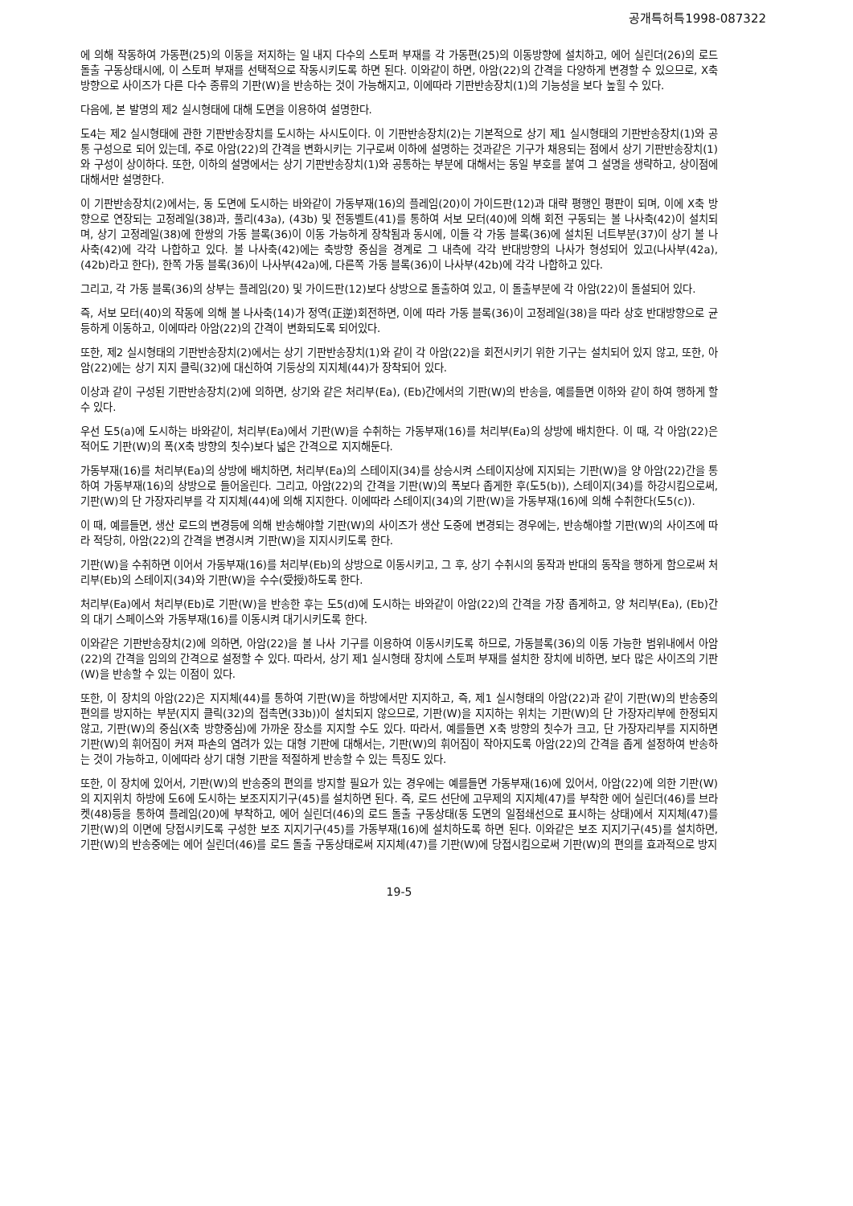공개특허특1998-087322
에 의해 작동하여 가동편(25)의 이동을 저지하는 일 내지 다수의 스토퍼 부재를 각 가동편(25)의 이동방향에 설치하고, 에어 실린더(26)의 로드 돌출 구동상태시에, 이 스토퍼 부재를 선택적으로 작동시키도록 하면 된다. 이와같이 하면, 아암(22)의 간격을 다양하게 변경할 수 있으므로, X축 방향으로 사이즈가 다른 다수 종류의 기판(W)을 반송하는 것이 가능해지고, 이에따라 기판반송장치(1)의 기능성을 보다 높힐 수 있다.
다음에, 본 발명의 제2 실시형태에 대해 도면을 이용하여 설명한다.
도4는 제2 실시형태에 관한 기판반송장치를 도시하는 사시도이다. 이 기판반송장치(2)는 기본적으로 상기 제1 실시형태의 기판반송장치(1)와 공통 구성으로 되어 있는데, 주로 아암(22)의 간격을 변화시키는 기구로써 이하에 설명하는 것과같은 기구가 채용되는 점에서 상기 기판반송장치(1)와 구성이 상이하다. 또한, 이하의 설명에서는 상기 기판반송장치(1)와 공통하는 부분에 대해서는 동일 부호를 붙여 그 설명을 생략하고, 상이점에 대해서만 설명한다.
이 기판반송장치(2)에서는, 동 도면에 도시하는 바와같이 가동부재(16)의 플레임(20)이 가이드판(12)과 대략 평행인 평판이 되며, 이에 X축 방향으로 연장되는 고정레일(38)과, 풀리(43a), (43b) 및 전동벨트(41)를 통하여 서보 모터(40)에 의해 회전 구동되는 볼 나사축(42)이 설치되며, 상기 고정레일(38)에 한쌍의 가동 블록(36)이 이동 가능하게 장착됨과 동시에, 이들 각 가동 블록(36)에 설치된 너트부분(37)이 상기 볼 나사축(42)에 각각 나합하고 있다. 볼 나사축(42)에는 축방향 중심을 경계로 그 내측에 각각 반대방향의 나사가 형성되어 있고(나사부(42a), (42b)라고 한다), 한쪽 가동 블록(36)이 나사부(42a)에, 다른쪽 가동 블록(36)이 나사부(42b)에 각각 나합하고 있다.
그리고, 각 가동 블록(36)의 상부는 플레임(20) 및 가이드판(12)보다 상방으로 돌출하여 있고, 이 돌출부분에 각 아암(22)이 돌설되어 있다.
즉, 서보 모터(40)의 작동에 의해 볼 나사축(14)가 정역(正逆)회전하면, 이에 따라 가동 블록(36)이 고정레일(38)을 따라 상호 반대방향으로 균등하게 이동하고, 이에따라 아암(22)의 간격이 변화되도록 되어있다.
또한, 제2 실시형태의 기판반송장치(2)에서는 상기 기판반송장치(1)와 같이 각 아암(22)을 회전시키기 위한 기구는 설치되어 있지 않고, 또한, 아암(22)에는 상기 지지 클릭(32)에 대신하여 기둥상의 지지체(44)가 장착되어 있다.
이상과 같이 구성된 기판반송장치(2)에 의하면, 상기와 같은 처리부(Ea), (Eb)간에서의 기판(W)의 반송을, 예를들면 이하와 같이 하여 행하게 할 수 있다.
우선 도5(a)에 도시하는 바와같이, 처리부(Ea)에서 기판(W)을 수취하는 가동부재(16)를 처리부(Ea)의 상방에 배치한다. 이 때, 각 아암(22)은 적어도 기판(W)의 폭(X축 방향의 칫수)보다 넓은 간격으로 지지해둔다.
가동부재(16)를 처리부(Ea)의 상방에 배치하면, 처리부(Ea)의 스테이지(34)를 상승시켜 스테이지상에 지지되는 기판(W)을 양 아암(22)간을 통하여 가동부재(16)의 상방으로 들어올린다. 그리고, 아암(22)의 간격을 기판(W)의 폭보다 좁게한 후(도5(b)), 스테이지(34)를 하강시킴으로써, 기판(W)의 단 가장자리부를 각 지지체(44)에 의해 지지한다. 이에따라 스테이지(34)의 기판(W)을 가동부재(16)에 의해 수취한다(도5(c)).
이 때, 예를들면, 생산 로드의 변경등에 의해 반송해야할 기판(W)의 사이즈가 생산 도중에 변경되는 경우에는, 반송해야할 기판(W)의 사이즈에 따라 적당히, 아암(22)의 간격을 변경시켜 기판(W)을 지지시키도록 한다.
기판(W)을 수취하면 이어서 가동부재(16)를 처리부(Eb)의 상방으로 이동시키고, 그 후, 상기 수취시의 동작과 반대의 동작을 행하게 함으로써 처리부(Eb)의 스테이지(34)와 기판(W)을 수수(受授)하도록 한다.
처리부(Ea)에서 처리부(Eb)로 기판(W)을 반송한 후는 도5(d)에 도시하는 바와같이 아암(22)의 간격을 가장 좁게하고, 양 처리부(Ea), (Eb)간의 대기 스페이스와 가동부재(16)를 이동시켜 대기시키도록 한다.
이와같은 기판반송장치(2)에 의하면, 아암(22)을 볼 나사 기구를 이용하여 이동시키도록 하므로, 가동블록(36)의 이동 가능한 범위내에서 아암(22)의 간격을 임의의 간격으로 설정할 수 있다. 따라서, 상기 제1 실시형태 장치에 스토퍼 부재를 설치한 장치에 비하면, 보다 많은 사이즈의 기판(W)을 반송할 수 있는 이점이 있다.
또한, 이 장치의 아암(22)은 지지체(44)를 통하여 기판(W)을 하방에서만 지지하고, 즉, 제1 실시형태의 아암(22)과 같이 기판(W)의 반송중의 편의를 방지하는 부분(지지 클릭(32)의 접촉면(33b))이 설치되지 않으므로, 기판(W)을 지지하는 위치는 기판(W)의 단 가장자리부에 한정되지 않고, 기판(W)의 중심(X축 방향중심)에 가까운 장소를 지지할 수도 있다. 따라서, 예를들면 X축 방향의 칫수가 크고, 단 가장자리부를 지지하면 기판(W)의 휘어짐이 커져 파손의 염려가 있는 대형 기판에 대해서는, 기판(W)의 휘어짐이 작아지도록 아암(22)의 간격을 좁게 설정하여 반송하는 것이 가능하고, 이에따라 상기 대형 기판을 적절하게 반송할 수 있는 특징도 있다.
또한, 이 장치에 있어서, 기판(W)의 반송중의 편의를 방지할 필요가 있는 경우에는 예를들면 가동부재(16)에 있어서, 아암(22)에 의한 기판(W)의 지지위치 하방에 도6에 도시하는 보조지지기구(45)를 설치하면 된다. 즉, 로드 선단에 고무제의 지지체(47)를 부착한 에어 실린더(46)를 브라켓(48)등을 통하여 플레임(20)에 부착하고, 에어 실린더(46)의 로드 돌출 구동상태(동 도면의 일점쇄선으로 표시하는 상태)에서 지지체(47)를 기판(W)의 이면에 당접시키도록 구성한 보조 지지기구(45)를 가동부재(16)에 설치하도록 하면 된다. 이와같은 보조 지지기구(45)를 설치하면, 기판(W)의 반송중에는 에어 실린더(46)를 로드 돌출 구동상태로써 지지체(47)를 기판(W)에 당접시킴으로써 기판(W)의 편의를 효과적으로 방지
19-5